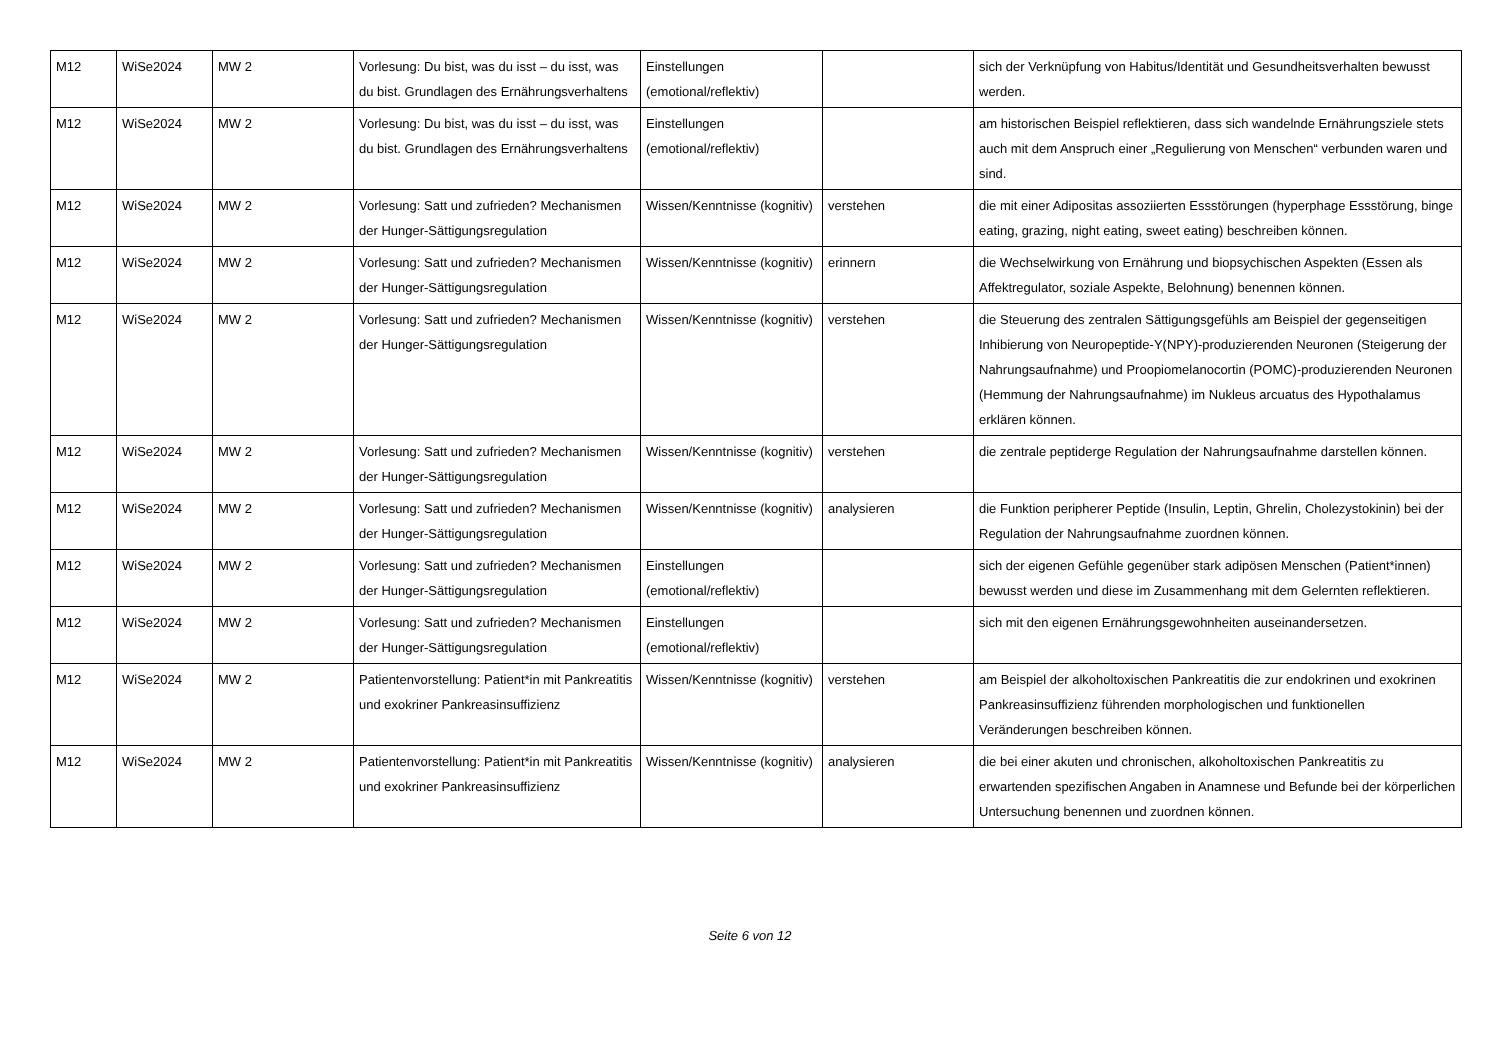| M12 | WiSe2024 | MW 2 | Vorlesung: Du bist, was du isst – du isst, was du bist. Grundlagen des Ernährungsverhaltens | Einstellungen (emotional/reflektiv) | | sich der Verknüpfung von Habitus/Identität und Gesundheitsverhalten bewusst werden. |
| M12 | WiSe2024 | MW 2 | Vorlesung: Du bist, was du isst – du isst, was du bist. Grundlagen des Ernährungsverhaltens | Einstellungen (emotional/reflektiv) | | am historischen Beispiel reflektieren, dass sich wandelnde Ernährungsziele stets auch mit dem Anspruch einer „Regulierung von Menschen“ verbunden waren und sind. |
| M12 | WiSe2024 | MW 2 | Vorlesung: Satt und zufrieden? Mechanismen der Hunger-Sättigungsregulation | Wissen/Kenntnisse (kognitiv) | verstehen | die mit einer Adipositas assoziierten Essstörungen (hyperphage Essstörung, binge eating, grazing, night eating, sweet eating) beschreiben können. |
| M12 | WiSe2024 | MW 2 | Vorlesung: Satt und zufrieden? Mechanismen der Hunger-Sättigungsregulation | Wissen/Kenntnisse (kognitiv) | erinnern | die Wechselwirkung von Ernährung und biopsychischen Aspekten (Essen als Affektregulator, soziale Aspekte, Belohnung) benennen können. |
| M12 | WiSe2024 | MW 2 | Vorlesung: Satt und zufrieden? Mechanismen der Hunger-Sättigungsregulation | Wissen/Kenntnisse (kognitiv) | verstehen | die Steuerung des zentralen Sättigungsgefühls am Beispiel der gegenseitigen Inhibierung von Neuropeptide-Y(NPY)-produzierenden Neuronen (Steigerung der Nahrungsaufnahme) und Proopiomelanocortin (POMC)-produzierenden Neuronen (Hemmung der Nahrungsaufnahme) im Nukleus arcuatus des Hypothalamus erklären können. |
| M12 | WiSe2024 | MW 2 | Vorlesung: Satt und zufrieden? Mechanismen der Hunger-Sättigungsregulation | Wissen/Kenntnisse (kognitiv) | verstehen | die zentrale peptiderge Regulation der Nahrungsaufnahme darstellen können. |
| M12 | WiSe2024 | MW 2 | Vorlesung: Satt und zufrieden? Mechanismen der Hunger-Sättigungsregulation | Wissen/Kenntnisse (kognitiv) | analysieren | die Funktion peripherer Peptide (Insulin, Leptin, Ghrelin, Cholezystokinin) bei der Regulation der Nahrungsaufnahme zuordnen können. |
| M12 | WiSe2024 | MW 2 | Vorlesung: Satt und zufrieden? Mechanismen der Hunger-Sättigungsregulation | Einstellungen (emotional/reflektiv) | | sich der eigenen Gefühle gegenüber stark adipösen Menschen (Patient*innen) bewusst werden und diese im Zusammenhang mit dem Gelernten reflektieren. |
| M12 | WiSe2024 | MW 2 | Vorlesung: Satt und zufrieden? Mechanismen der Hunger-Sättigungsregulation | Einstellungen (emotional/reflektiv) | | sich mit den eigenen Ernährungsgewohnheiten auseinandersetzen. |
| M12 | WiSe2024 | MW 2 | Patientenvorstellung: Patient*in mit Pankreatitis und exokriner Pankreasinsuffizienz | Wissen/Kenntnisse (kognitiv) | verstehen | am Beispiel der alkoholtoxischen Pankreatitis die zur endokrinen und exokrinen Pankreasinsuffizienz führenden morphologischen und funktionellen Veränderungen beschreiben können. |
| M12 | WiSe2024 | MW 2 | Patientenvorstellung: Patient*in mit Pankreatitis und exokriner Pankreasinsuffizienz | Wissen/Kenntnisse (kognitiv) | analysieren | die bei einer akuten und chronischen, alkoholtoxischen Pankreatitis zu erwartenden spezifischen Angaben in Anamnese und Befunde bei der körperlichen Untersuchung benennen und zuordnen können. |
Seite 6 von 12